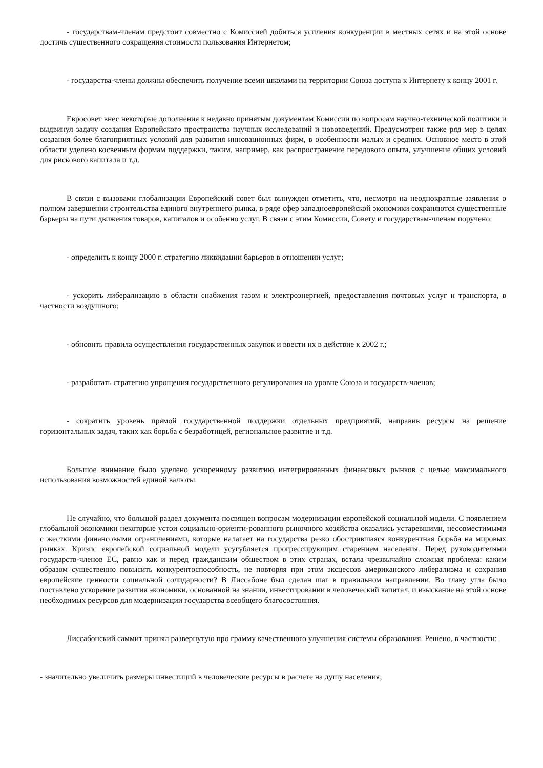- государствам-членам предстоит совместно с Комиссией добиться усиления конкуренции в местных сетях и на этой основе достичь существенного сокращения стоимости пользования Интернетом;
- государства-члены должны обеспечить получение всеми школами на территории Союза доступа к Интернету к концу 2001 г.
Евросовет внес некоторые дополнения к недавно принятым документам Комиссии по вопросам научно-технической политики и выдвинул задачу создания Европейского пространства научных исследований и нововведений. Предусмотрен также ряд мер в целях создания более благоприятных условий для развития инновационных фирм, в особенности малых и средних. Основное место в этой области уделено косвенным формам поддержки, таким, например, как распространение передового опыта, улучшение общих условий для рискового капитала и т.д.
В связи с вызовами глобализации Европейский совет был вынужден отметить, что, несмотря на неоднократные заявления о полном завершении строительства единого внутреннего рынка, в ряде сфер западноевропейской экономики сохраняются существенные барьеры на пути движения товаров, капиталов и особенно услуг. В связи с этим Комиссии, Совету и государствам-членам поручено:
- определить к концу 2000 г. стратегию ликвидации барьеров в отношении услуг;
- ускорить либерализацию в области снабжения газом и электроэнергией, предоставления почтовых услуг и транспорта, в частности воздушного;
- обновить правила осуществления государственных закупок и ввести их в действие к 2002 г.;
- разработать стратегию упрощения государственного регулирования на уровне Союза и государств-членов;
- сократить уровень прямой государственной поддержки отдельных предприятий, направив ресурсы на решение горизонтальных задач, таких как борьба с безработицей, региональное развитие и т.д.
Большое внимание было уделено ускоренному развитию интегрированных финансовых рынков с целью максимального использования возможностей единой валюты.
Не случайно, что большой раздел документа посвящен вопросам модернизации европейской социальной модели. С появлением глобальной экономики некоторые устои социально-ориенти-рованного рыночного хозяйства оказались устаревшими, несовместимыми с жесткими финансовыми ограничениями, которые налагает на государства резко обострившаяся конкурентная борьба на мировых рынках. Кризис европейской социальной модели усугубляется прогрессирующим старением населения. Перед руководителями государств-членов ЕС, равно как и перед гражданским обществом в этих странах, встала чрезвычайно сложная проблема: каким образом существенно повысить конкурентоспособность, не повторяя при этом эксцессов американского либерализма и сохранив европейские ценности социальной солидарности? В Лиссабоне был сделан шаг в правильном направлении. Во главу угла было поставлено ускорение развития экономики, основанной на знании, инвестировании в человеческий капитал, и изыскание на этой основе необходимых ресурсов для модернизации государства всеобщего благосостояния.
Лиссабонский саммит принял развернутую про грамму качественного улучшения системы образования. Решено, в частности:
- значительно увеличить размеры инвестиций в человеческие ресурсы в расчете на душу населения;